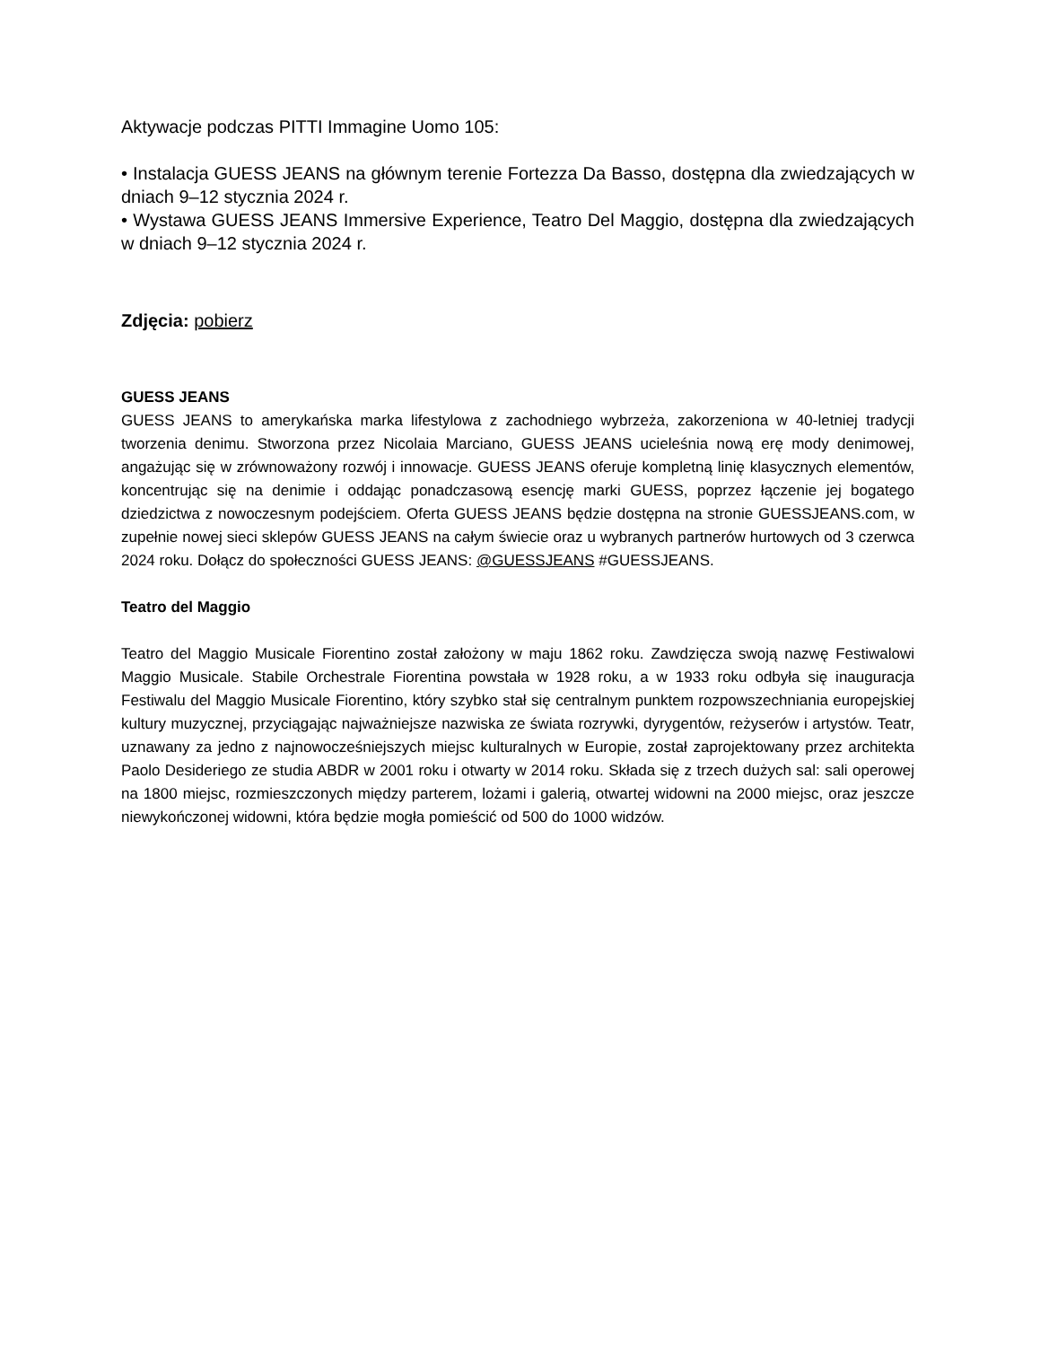Aktywacje podczas PITTI Immagine Uomo 105:
• Instalacja GUESS JEANS na głównym terenie Fortezza Da Basso, dostępna dla zwiedzających w dniach 9–12 stycznia 2024 r.
• Wystawa GUESS JEANS Immersive Experience, Teatro Del Maggio, dostępna dla zwiedzających w dniach 9–12 stycznia 2024 r.
Zdjęcia: pobierz
GUESS JEANS
GUESS JEANS to amerykańska marka lifestylowa z zachodniego wybrzeża, zakorzeniona w 40-letniej tradycji tworzenia denimu. Stworzona przez Nicolaia Marciano, GUESS JEANS ucieleśnia nową erę mody denimowej, angażując się w zrównoważony rozwój i innowacje. GUESS JEANS oferuje kompletną linię klasycznych elementów, koncentrując się na denimie i oddając ponadczasową esencję marki GUESS, poprzez łączenie jej bogatego dziedzictwa z nowoczesnym podejściem. Oferta GUESS JEANS będzie dostępna na stronie GUESSJEANS.com, w zupełnie nowej sieci sklepów GUESS JEANS na całym świecie oraz u wybranych partnerów hurtowych od 3 czerwca 2024 roku. Dołącz do społeczności GUESS JEANS: @GUESSJEANS #GUESSJEANS.
Teatro del Maggio
Teatro del Maggio Musicale Fiorentino został założony w maju 1862 roku. Zawdzięcza swoją nazwę Festiwalowi Maggio Musicale. Stabile Orchestrale Fiorentina powstała w 1928 roku, a w 1933 roku odbyła się inauguracja Festiwalu del Maggio Musicale Fiorentino, który szybko stał się centralnym punktem rozpowszechniania europejskiej kultury muzycznej, przyciągając najważniejsze nazwiska ze świata rozrywki, dyrygentów, reżyserów i artystów. Teatr, uznawany za jedno z najnowocześniejszych miejsc kulturalnych w Europie, został zaprojektowany przez architekta Paolo Desideriego ze studia ABDR w 2001 roku i otwarty w 2014 roku. Składa się z trzech dużych sal: sali operowej na 1800 miejsc, rozmieszczonych między parterem, lożami i galerią, otwartej widowni na 2000 miejsc, oraz jeszcze niewykończonej widowni, która będzie mogła pomieścić od 500 do 1000 widzów.